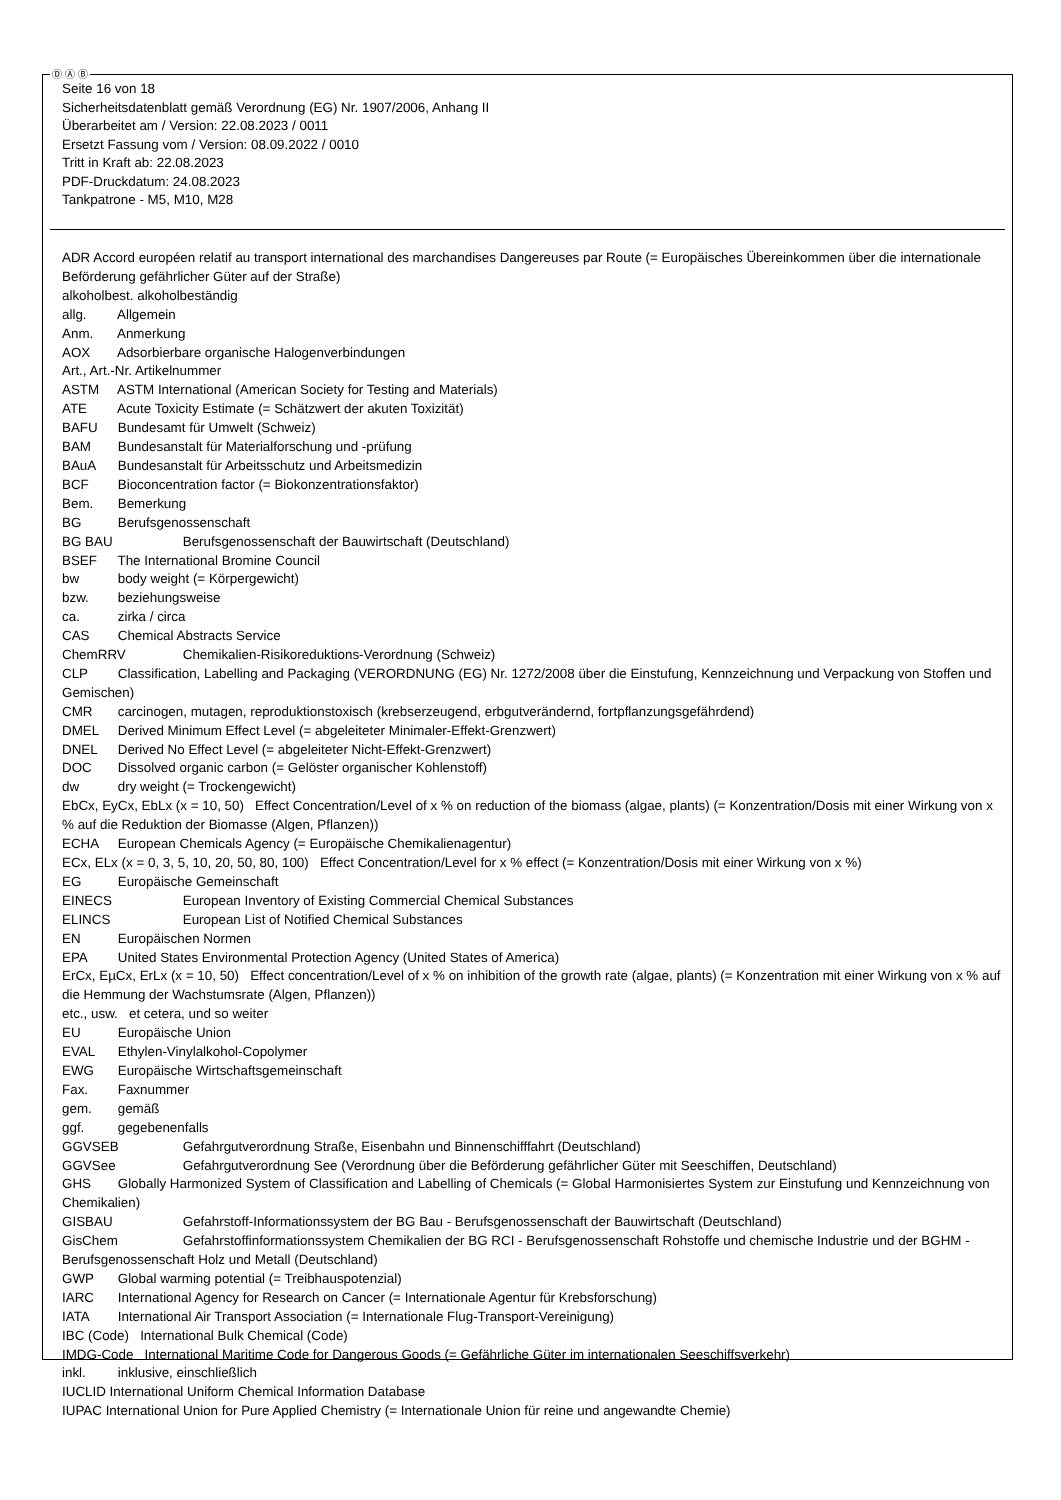Ⓓ Ⓐ Ⓑ
Seite 16 von 18
Sicherheitsdatenblatt gemäß Verordnung (EG) Nr. 1907/2006, Anhang II
Überarbeitet am / Version: 22.08.2023 / 0011
Ersetzt Fassung vom / Version: 08.09.2022 / 0010
Tritt in Kraft ab: 22.08.2023
PDF-Druckdatum: 24.08.2023
Tankpatrone - M5, M10, M28
ADR Accord européen relatif au transport international des marchandises Dangereuses par Route (= Europäisches Übereinkommen über die internationale Beförderung gefährlicher Güter auf der Straße)
alkoholbest. alkoholbeständig
allg. Allgemein
Anm. Anmerkung
AOX Adsorbierbare organische Halogenverbindungen
Art., Art.-Nr. Artikelnummer
ASTM ASTM International (American Society for Testing and Materials)
ATE Acute Toxicity Estimate (= Schätzwert der akuten Toxizität)
BAFU Bundesamt für Umwelt (Schweiz)
BAM Bundesanstalt für Materialforschung und -prüfung
BAuA Bundesanstalt für Arbeitsschutz und Arbeitsmedizin
BCF Bioconcentration factor (= Biokonzentrationsfaktor)
Bem. Bemerkung
BG Berufsgenossenschaft
BG BAU Berufsgenossenschaft der Bauwirtschaft (Deutschland)
BSEF The International Bromine Council
bw body weight (= Körpergewicht)
bzw. beziehungsweise
ca. zirka / circa
CAS Chemical Abstracts Service
ChemRRV Chemikalien-Risikoreduktions-Verordnung (Schweiz)
CLP Classification, Labelling and Packaging (VERORDNUNG (EG) Nr. 1272/2008 über die Einstufung, Kennzeichnung und Verpackung von Stoffen und Gemischen)
CMR carcinogen, mutagen, reproduktionstoxisch (krebserzeugend, erbgutverändernd, fortpflanzungsgefährdend)
DMEL Derived Minimum Effect Level (= abgeleiteter Minimaler-Effekt-Grenzwert)
DNEL Derived No Effect Level (= abgeleiteter Nicht-Effekt-Grenzwert)
DOC Dissolved organic carbon (= Gelöster organischer Kohlenstoff)
dw dry weight (= Trockengewicht)
EbCx, EyCx, EbLx (x = 10, 50) Effect Concentration/Level of x % on reduction of the biomass (algae, plants) (= Konzentration/Dosis mit einer Wirkung von x % auf die Reduktion der Biomasse (Algen, Pflanzen))
ECHA European Chemicals Agency (= Europäische Chemikalienagentur)
ECx, ELx (x = 0, 3, 5, 10, 20, 50, 80, 100) Effect Concentration/Level for x % effect (= Konzentration/Dosis mit einer Wirkung von x %)
EG Europäische Gemeinschaft
EINECS European Inventory of Existing Commercial Chemical Substances
ELINCS European List of Notified Chemical Substances
EN Europäischen Normen
EPA United States Environmental Protection Agency (United States of America)
ErCx, EµCx, ErLx (x = 10, 50) Effect concentration/Level of x % on inhibition of the growth rate (algae, plants) (= Konzentration mit einer Wirkung von x % auf die Hemmung der Wachstumsrate (Algen, Pflanzen))
etc., usw. et cetera, und so weiter
EU Europäische Union
EVAL Ethylen-Vinylalkohol-Copolymer
EWG Europäische Wirtschaftsgemeinschaft
Fax. Faxnummer
gem. gemäß
ggf. gegebenenfalls
GGVSEB Gefahrgutverordnung Straße, Eisenbahn und Binnenschifffahrt (Deutschland)
GGVSee Gefahrgutverordnung See (Verordnung über die Beförderung gefährlicher Güter mit Seeschiffen, Deutschland)
GHS Globally Harmonized System of Classification and Labelling of Chemicals (= Global Harmonisiertes System zur Einstufung und Kennzeichnung von Chemikalien)
GISBAU Gefahrstoff-Informationssystem der BG Bau - Berufsgenossenschaft der Bauwirtschaft (Deutschland)
GisChem Gefahrstoffinformationssystem Chemikalien der BG RCI - Berufsgenossenschaft Rohstoffe und chemische Industrie und der BGHM - Berufsgenossenschaft Holz und Metall (Deutschland)
GWP Global warming potential (= Treibhauspotenzial)
IARC International Agency for Research on Cancer (= Internationale Agentur für Krebsforschung)
IATA International Air Transport Association (= Internationale Flug-Transport-Vereinigung)
IBC (Code) International Bulk Chemical (Code)
IMDG-Code International Maritime Code for Dangerous Goods (= Gefährliche Güter im internationalen Seeschiffsverkehr)
inkl. inklusive, einschließlich
IUCLID International Uniform Chemical Information Database
IUPAC International Union for Pure Applied Chemistry (= Internationale Union für reine und angewandte Chemie)